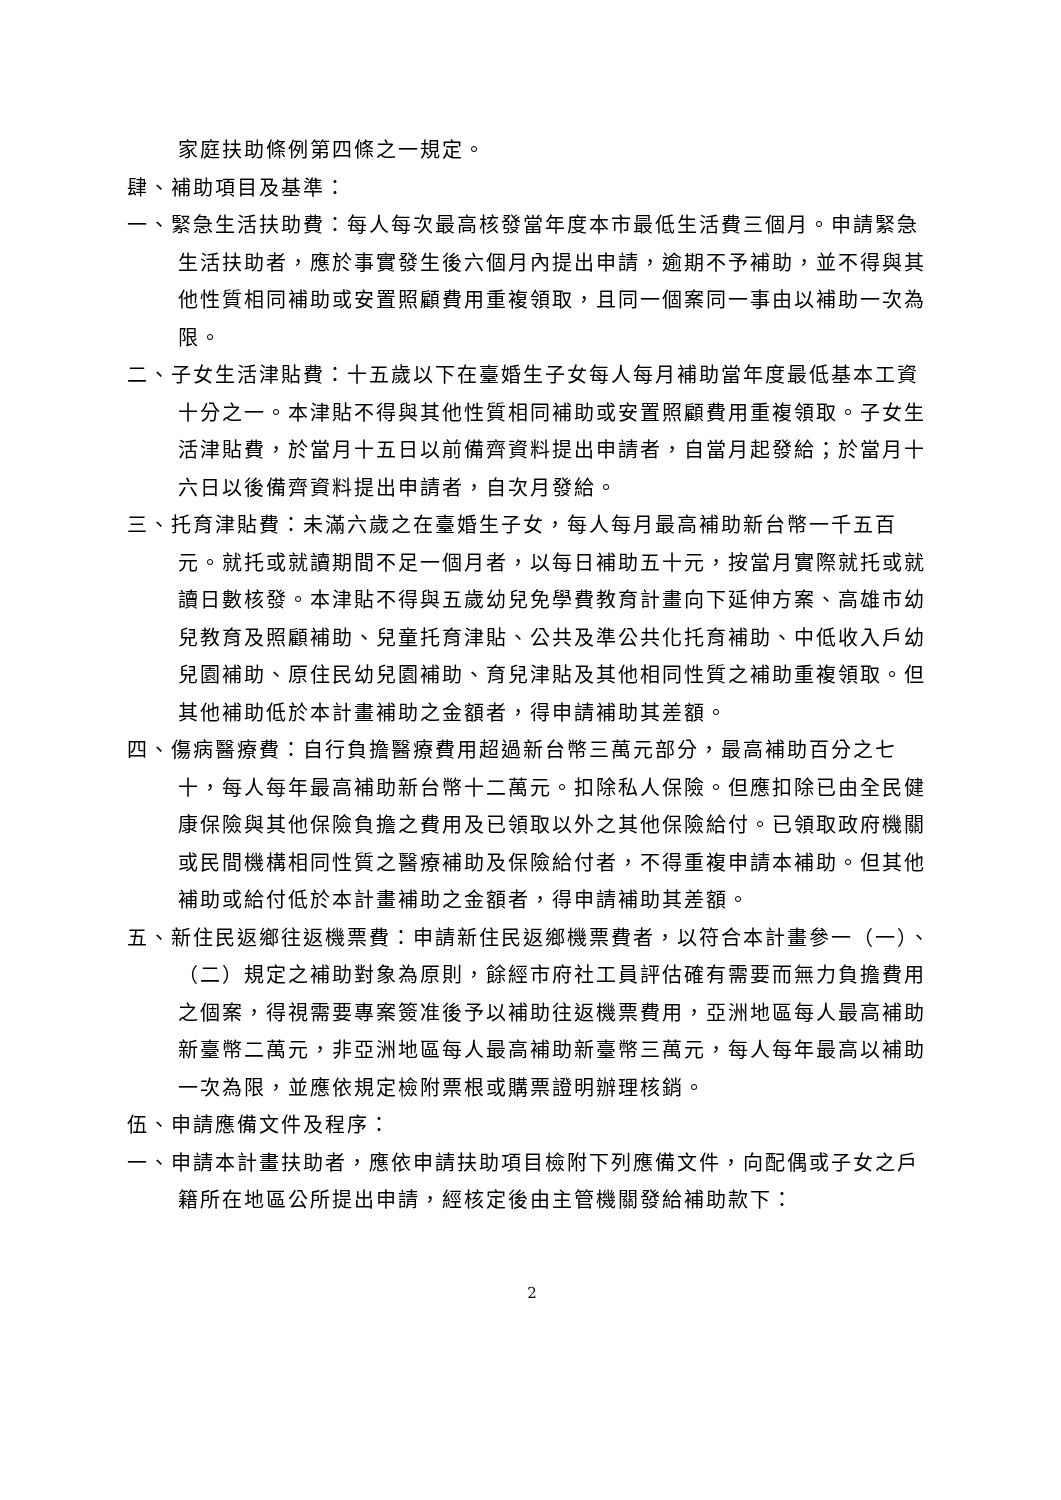家庭扶助條例第四條之一規定。
肆、補助項目及基準：
一、緊急生活扶助費：每人每次最高核發當年度本市最低生活費三個月。申請緊急生活扶助者，應於事實發生後六個月內提出申請，逾期不予補助，並不得與其他性質相同補助或安置照顧費用重複領取，且同一個案同一事由以補助一次為限。
二、子女生活津貼費：十五歲以下在臺婚生子女每人每月補助當年度最低基本工資十分之一。本津貼不得與其他性質相同補助或安置照顧費用重複領取。子女生活津貼費，於當月十五日以前備齊資料提出申請者，自當月起發給；於當月十六日以後備齊資料提出申請者，自次月發給。
三、托育津貼費：未滿六歲之在臺婚生子女，每人每月最高補助新台幣一千五百元。就托或就讀期間不足一個月者，以每日補助五十元，按當月實際就托或就讀日數核發。本津貼不得與五歲幼兒免學費教育計畫向下延伸方案、高雄市幼兒教育及照顧補助、兒童托育津貼、公共及準公共化托育補助、中低收入戶幼兒園補助、原住民幼兒園補助、育兒津貼及其他相同性質之補助重複領取。但其他補助低於本計畫補助之金額者，得申請補助其差額。
四、傷病醫療費：自行負擔醫療費用超過新台幣三萬元部分，最高補助百分之七十，每人每年最高補助新台幣十二萬元。扣除私人保險。但應扣除已由全民健康保險與其他保險負擔之費用及已領取以外之其他保險給付。已領取政府機關或民間機構相同性質之醫療補助及保險給付者，不得重複申請本補助。但其他補助或給付低於本計畫補助之金額者，得申請補助其差額。
五、新住民返鄉往返機票費：申請新住民返鄉機票費者，以符合本計畫參一（一）、（二）規定之補助對象為原則，餘經市府社工員評估確有需要而無力負擔費用之個案，得視需要專案簽准後予以補助往返機票費用，亞洲地區每人最高補助新臺幣二萬元，非亞洲地區每人最高補助新臺幣三萬元，每人每年最高以補助一次為限，並應依規定檢附票根或購票證明辦理核銷。
伍、申請應備文件及程序：
一、申請本計畫扶助者，應依申請扶助項目檢附下列應備文件，向配偶或子女之戶籍所在地區公所提出申請，經核定後由主管機關發給補助款下：
2